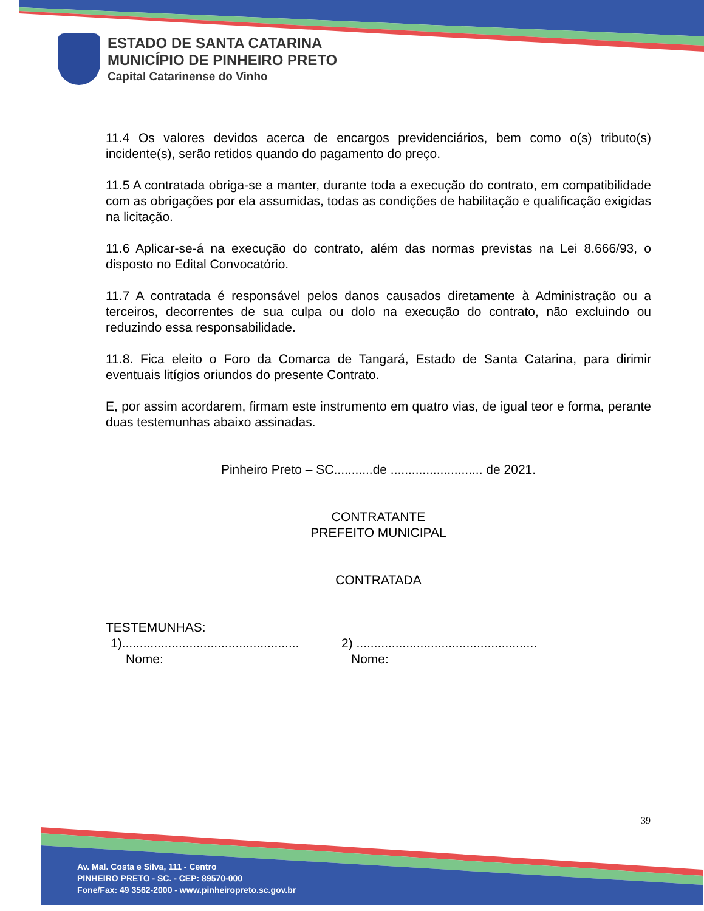ESTADO DE SANTA CATARINA
MUNICÍPIO DE PINHEIRO PRETO
Capital Catarinense do Vinho
11.4 Os valores devidos acerca de encargos previdenciários, bem como o(s) tributo(s) incidente(s), serão retidos quando do pagamento do preço.
11.5 A contratada obriga-se a manter, durante toda a execução do contrato, em compatibilidade com as obrigações por ela assumidas, todas as condições de habilitação e qualificação exigidas na licitação.
11.6 Aplicar-se-á na execução do contrato, além das normas previstas na Lei 8.666/93, o disposto no Edital Convocatório.
11.7 A contratada é responsável pelos danos causados diretamente à Administração ou a terceiros, decorrentes de sua culpa ou dolo na execução do contrato, não excluindo ou reduzindo essa responsabilidade.
11.8. Fica eleito o Foro da Comarca de Tangará, Estado de Santa Catarina, para dirimir eventuais litígios oriundos do presente Contrato.
E, por assim acordarem, firmam este instrumento em quatro vias, de igual teor e forma, perante duas testemunhas abaixo assinadas.
Pinheiro Preto – SC...........de .......................... de 2021.
CONTRATANTE
PREFEITO MUNICIPAL
CONTRATADA
TESTEMUNHAS:
1)..................................................
Nome:
2) ...................................................
Nome:
39
Av. Mal. Costa e Silva, 111 - Centro
PINHEIRO PRETO - SC. - CEP: 89570-000
Fone/Fax: 49 3562-2000 - www.pinheiropreto.sc.gov.br